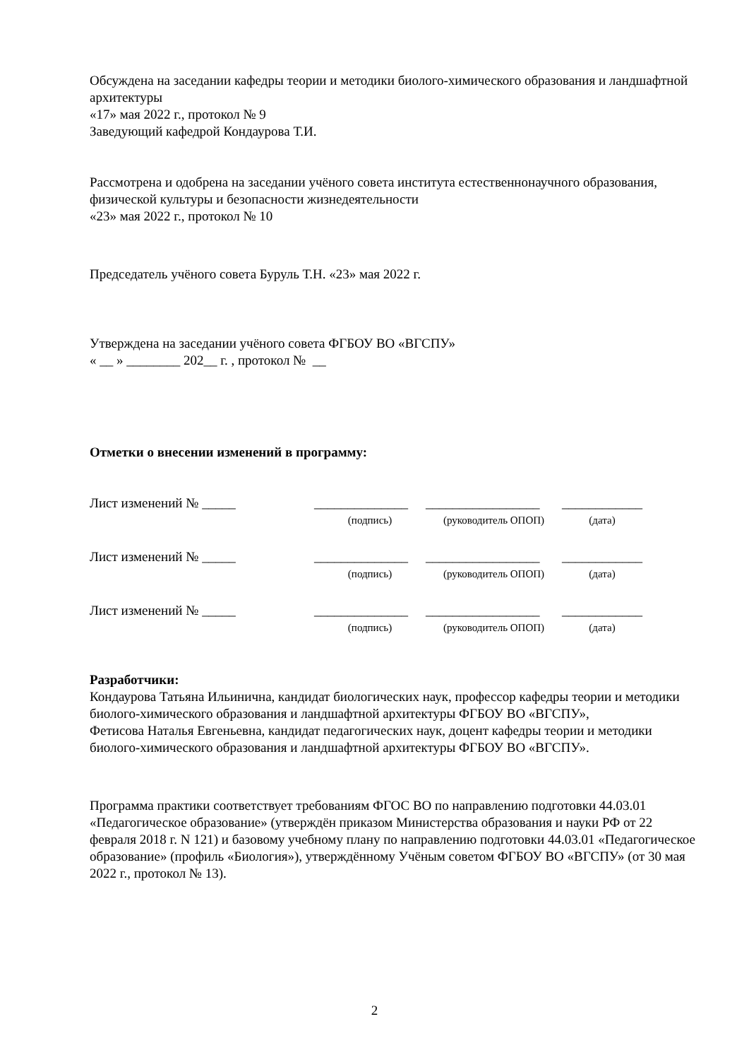Обсуждена на заседании кафедры теории и методики биолого-химического образования и ландшафтной архитектуры
«17» мая 2022 г., протокол № 9
Заведующий кафедрой Кондаурова Т.И.
Рассмотрена и одобрена на заседании учёного совета института естественнонаучного образования, физической культуры и безопасности жизнедеятельности
«23» мая 2022 г., протокол № 10
Председатель учёного совета Буруль Т.Н. «23» мая 2022 г.
Утверждена на заседании учёного совета ФГБОУ ВО «ВГСПУ»
« __ » ________ 202__ г. , протокол № __
Отметки о внесении изменений в программу:
| Лист изменений № _____ | ______________ | _________________ | ____________ |
| | (подпись) | (руководитель ОПОП) | (дата) |
| Лист изменений № _____ | ______________ | _________________ | ____________ |
| | (подпись) | (руководитель ОПОП) | (дата) |
| Лист изменений № _____ | ______________ | _________________ | ____________ |
| | (подпись) | (руководитель ОПОП) | (дата) |
Разработчики:
Кондаурова Татьяна Ильинична, кандидат биологических наук, профессор кафедры теории и методики биолого-химического образования и ландшафтной архитектуры ФГБОУ ВО «ВГСПУ»,
Фетисова Наталья Евгеньевна, кандидат педагогических наук, доцент кафедры теории и методики биолого-химического образования и ландшафтной архитектуры ФГБОУ ВО «ВГСПУ».
Программа практики соответствует требованиям ФГОС ВО по направлению подготовки 44.03.01 «Педагогическое образование» (утверждён приказом Министерства образования и науки РФ от 22 февраля 2018 г. N 121) и базовому учебному плану по направлению подготовки 44.03.01 «Педагогическое образование» (профиль «Биология»), утверждённому Учёным советом ФГБОУ ВО «ВГСПУ» (от 30 мая 2022 г., протокол № 13).
2